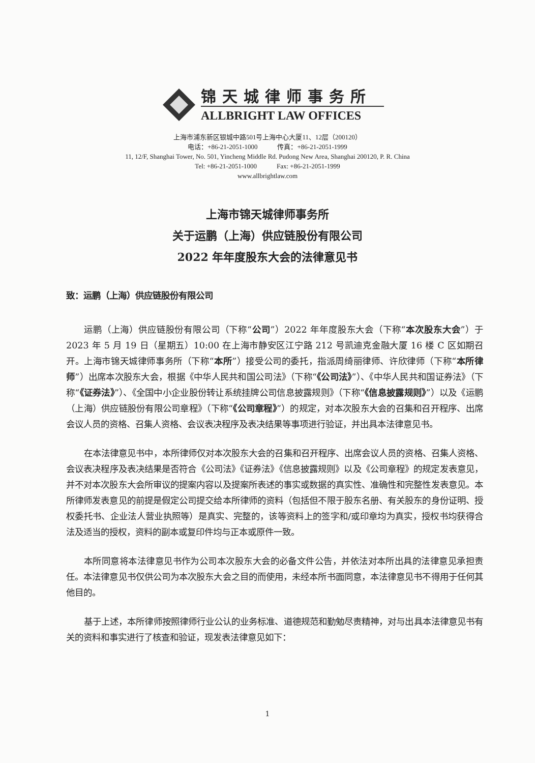锦天城律师事务所
ALLBRIGHT LAW OFFICES
上海市浦东新区银城中路501号上海中心大厦11、12层（200120）
电话：+86-21-2051-1000 传真：+86-21-2051-1999
11, 12/F, Shanghai Tower, No. 501, Yincheng Middle Rd. Pudong New Area, Shanghai 200120, P. R. China
Tel: +86-21-2051-1000 Fax: +86-21-2051-1999
www.allbrightlaw.com
上海市锦天城律师事务所
关于运鹏（上海）供应链股份有限公司
2022 年年度股东大会的法律意见书
致：运鹏（上海）供应链股份有限公司
运鹏（上海）供应链股份有限公司（下称“公司”）2022 年年度股东大会（下称“本次股东大会”）于 2023 年 5 月 19 日（星期五）10:00 在上海市静安区江宁路 212 号凯迪克金融大厦 16 楼 C 区如期召开。上海市锦天城律师事务所（下称“本所”）接受公司的委托，指派周绮丽律师、许欣律师（下称“本所律师”）出席本次股东大会，根据《中华人民共和国公司法》（下称“《公司法》”）、《中华人民共和国证券法》（下称“《证券法》”）、《全国中小企业股份转让系统挂牌公司信息披露规则》（下称“《信息披露规则》”）以及《运鹏（上海）供应链股份有限公司章程》（下称“《公司章程》”）的规定，对本次股东大会的召集和召开程序、出席会议人员的资格、召集人资格、会议表决程序及表决结果等事项进行验证，并出具本法律意见书。
在本法律意见书中，本所律师仅对本次股东大会的召集和召开程序、出席会议人员的资格、召集人资格、会议表决程序及表决结果是否符合《公司法》《证券法》《信息披露规则》以及《公司章程》的规定发表意见，并不对本次股东大会所审议的提案内容以及提案所表述的事实或数据的真实性、准确性和完整性发表意见。本所律师发表意见的前提是假定公司提交给本所律师的资料（包括但不限于股东名册、有关股东的身份证明、授权委托书、企业法人营业执照等）是真实、完整的，该等资料上的签字和/或印章均为真实，授权书均获得合法及适当的授权，资料的副本或复印件均与正本或原件一致。
本所同意将本法律意见书作为公司本次股东大会的必备文件公告，并依法对本所出具的法律意见承担责任。本法律意见书仅供公司为本次股东大会之目的而使用，未经本所书面同意，本法律意见书不得用于任何其他目的。
基于上述，本所律师按照律师行业公认的业务标准、道德规范和勤勉尽责精神，对与出具本法律意见书有关的资料和事实进行了核查和验证，现发表法律意见如下：
1